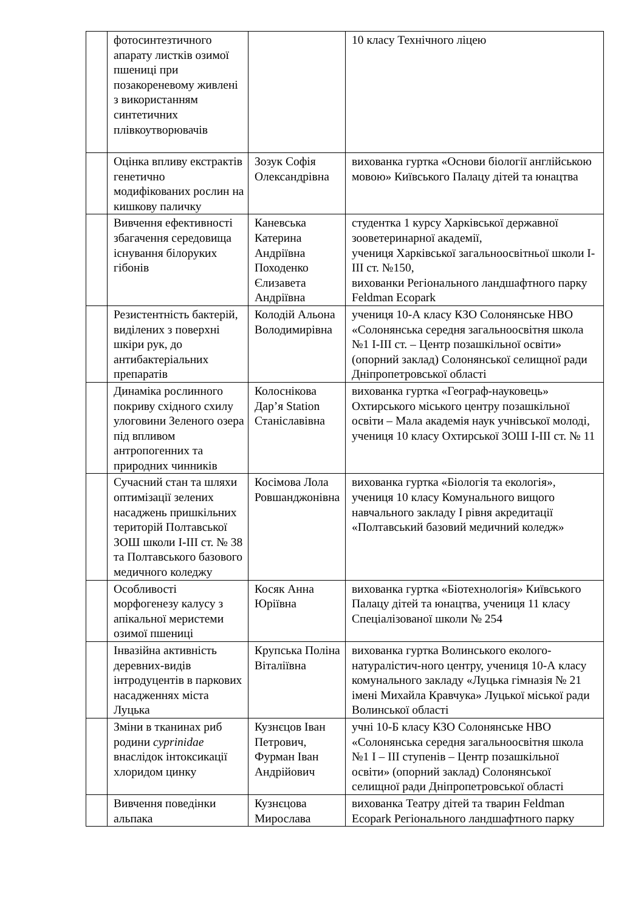| | фотосинтезтичного апарату листків озимої пшениці при позакореневому живлені з використанням синтетичних плівкоутворювачів | | 10 класу Технічного ліцею |
| | Оцінка впливу екстрактів генетично модифікованих рослин на кишкову паличку | Зозук Софія Олександрівна | вихованка гуртка «Основи біології англійською мовою» Київського Палацу дітей та юнацтва |
| | Вивчення ефективності збагачення середовища існування білоруких гібонів | Каневська Катерина Андріївна Походенко Єлизавета Андріївна | студентка 1 курсу Харківської державної зооветеринарної академії, учениця Харківської загальноосвітньої школи І-ІІІ ст. №150, вихованки Регіонального ландшафтного парку Feldman Ecopark |
| | Резистентність бактерій, виділених з поверхні шкіри рук, до антибактеріальних препаратів | Колодій Альона Володимирівна | учениця 10-А класу КЗО Солонянське НВО «Солонянська середня загальноосвітня школа №1 І-ІІІ ст. – Центр позашкільної освіти» (опорний заклад) Солонянської селищної ради Дніпропетровської області |
| | Динаміка рослинного покриву східного схилу улоговини Зеленого озера під впливом антропогенних та природних чинників | Колоснікова Дар’я Station Станіславівна | вихованка гуртка «Географ-науковець» Охтирського міського центру позашкільної освіти – Мала академія наук учнівської молоді, учениця 10 класу Охтирської ЗОШ І-ІІІ ст. № 11 |
| | Сучасний стан та шляхи оптимізації зелених насаджень пришкільних територій Полтавської ЗОШ школи І-ІІІ ст. № 38 та Полтавського базового медичного коледжу | Косімова Лола Ровшанджонівна | вихованка гуртка «Біологія та екологія», учениця 10 класу Комунального вищого навчального закладу І рівня акредитації «Полтавський базовий медичний коледж» |
| | Особливості морфогенезу калусу з апікальної меристеми озимої пшениці | Косяк Анна Юріївна | вихованка гуртка «Біотехнологія» Київського Палацу дітей та юнацтва, учениця 11 класу Спеціалізованої школи № 254 |
| | Інвазійна активність деревних-видів інтродуцентів в паркових насадженнях міста Луцька | Крупська Поліна Віталіївна | вихованка гуртка Волинського еколого-натуралістич-ного центру, учениця 10-А класу комунального закладу «Луцька гімназія № 21 імені Михайла Кравчука» Луцької міської ради Волинської області |
| | Зміни в тканинах риб родини cyprinidae внаслідок інтоксикації хлоридом цинку | Кузнєцов Іван Петрович, Фурман Іван Андрійович | учні 10-Б класу КЗО Солонянське НВО «Солонянська середня загальноосвітня школа №1 І – ІІІ ступенів – Центр позашкільної освіти» (опорний заклад) Солонянської селищної ради Дніпропетровської області |
| | Вивчення поведінки альпака | Кузнєцова Мирослава | вихованка Театру дітей та тварин Feldman Ecopark Регіонального ландшафтного парку |